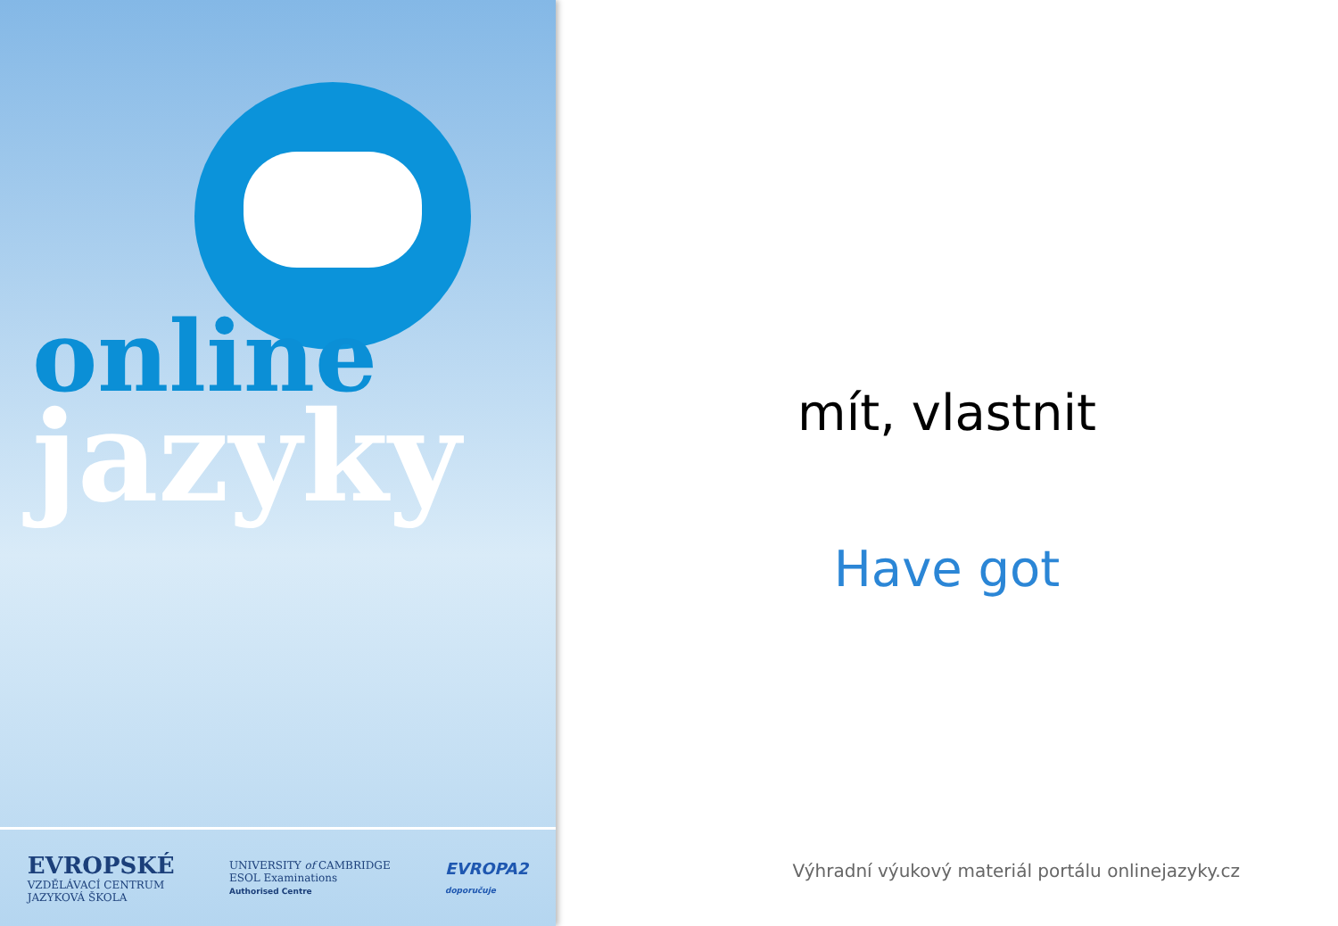online
jazyky
EVROPSKÉ
VZDĚLÁVACÍ CENTRUM
JAZYKOVÁ ŠKOLA
UNIVERSITY of CAMBRIDGE
ESOL Examinations
Authorised Centre
EVROPA2
doporučuje
mít, vlastnit
Have got
Výhradní výukový materiál portálu onlinejazyky.cz